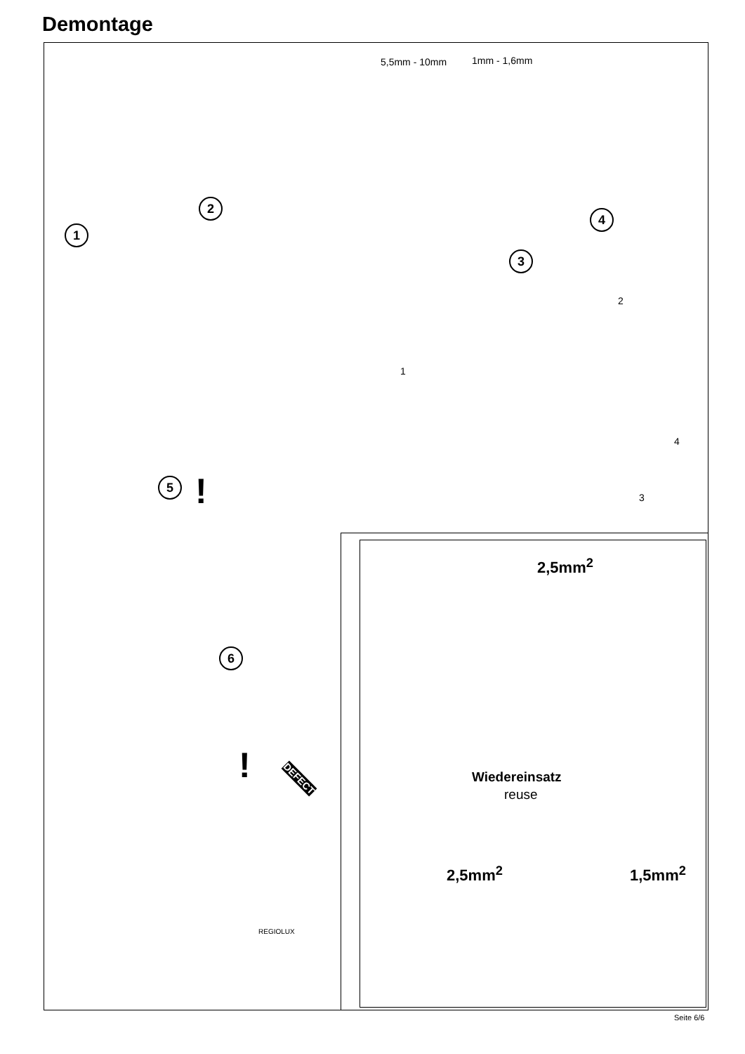Demontage
5,5mm - 10mm 1mm - 1,6mm
1
2
3
4
1
2
4
3
5 !
6
2,5mm<sup>2</sup>
Wiedereinsatz
reuse
2,5mm<sup>2</sup> 1,5mm<sup>2</sup>
! DEFECT
REGIOLUX
Seite 6/6